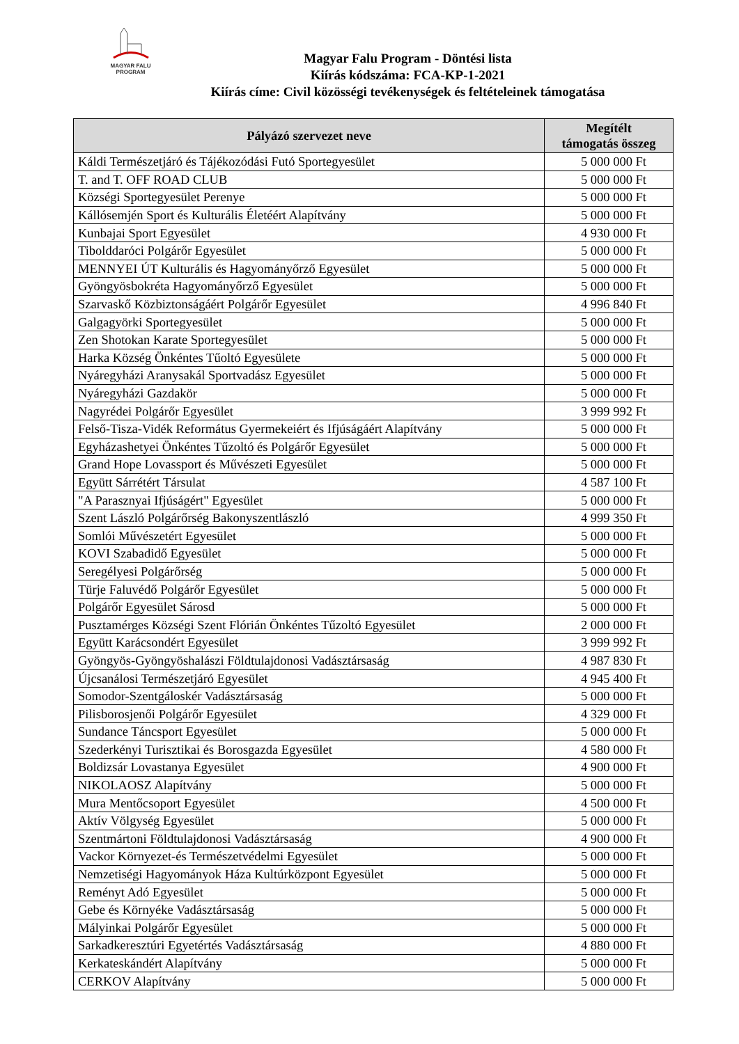MAGYAR FALU
PROGRAM
Magyar Falu Program - Döntési lista
Kiírás kódszáma: FCA-KP-1-2021
Kiírás címe: Civil közösségi tevékenységek és feltételeinek támogatása
| Pályázó szervezet neve | Megítélt támogatás összeg |
| --- | --- |
| Káldi Természetjáró és Tájékozódási Futó Sportegyesület | 5 000 000 Ft |
| T. and T. OFF ROAD CLUB | 5 000 000 Ft |
| Községi Sportegyesület Perenye | 5 000 000 Ft |
| Kállósemjén Sport és Kulturális Életéért Alapítvány | 5 000 000 Ft |
| Kunbajai Sport Egyesület | 4 930 000 Ft |
| Tibolddaróci Polgárőr Egyesület | 5 000 000 Ft |
| MENNYEI ÚT Kulturális és Hagyományőrző Egyesület | 5 000 000 Ft |
| Gyöngyösbokréta Hagyományőrző Egyesület | 5 000 000 Ft |
| Szarvaskő Közbiztonságáért Polgárőr Egyesület | 4 996 840 Ft |
| Galgagyörki Sportegyesület | 5 000 000 Ft |
| Zen Shotokan Karate Sportegyesület | 5 000 000 Ft |
| Harka Község Önkéntes Tűoltó Egyesülete | 5 000 000 Ft |
| Nyáregyházi Aranysakál Sportvadász Egyesület | 5 000 000 Ft |
| Nyáregyházi Gazdakör | 5 000 000 Ft |
| Nagyrédei Polgárőr Egyesület | 3 999 992 Ft |
| Felső-Tisza-Vidék Református Gyermekeiért és Ifjúságáért Alapítvány | 5 000 000 Ft |
| Egyházashetyei Önkéntes Tűzoltó és Polgárőr Egyesület | 5 000 000 Ft |
| Grand Hope Lovassport és Művészeti Egyesület | 5 000 000 Ft |
| Együtt Sárrétért Társulat | 4 587 100 Ft |
| "A Parasznyai Ifjúságért" Egyesület | 5 000 000 Ft |
| Szent László Polgárőrség Bakonyszentlászló | 4 999 350 Ft |
| Somlói Művészetért Egyesület | 5 000 000 Ft |
| KOVI Szabadidő Egyesület | 5 000 000 Ft |
| Seregélyesi Polgárőrség | 5 000 000 Ft |
| Türje Faluvédő Polgárőr Egyesület | 5 000 000 Ft |
| Polgárőr Egyesület Sárosd | 5 000 000 Ft |
| Pusztamérges Községi Szent Flórián Önkéntes Tűzoltó Egyesület | 2 000 000 Ft |
| Együtt Karácsondért Egyesület | 3 999 992 Ft |
| Gyöngyös-Gyöngyöshalászi Földtulajdonosi Vadásztársaság | 4 987 830 Ft |
| Újcsanálosi Természetjáró Egyesület | 4 945 400 Ft |
| Somodor-Szentgáloskér Vadásztársaság | 5 000 000 Ft |
| Pilisborosjenői Polgárőr Egyesület | 4 329 000 Ft |
| Sundance Táncsport Egyesület | 5 000 000 Ft |
| Szederkényi Turisztikai és Borosgazda Egyesület | 4 580 000 Ft |
| Boldizsár Lovastanya Egyesület | 4 900 000 Ft |
| NIKOLAOSZ Alapítvány | 5 000 000 Ft |
| Mura Mentőcsoport Egyesület | 4 500 000 Ft |
| Aktív Völgység Egyesület | 5 000 000 Ft |
| Szentmártoni Földtulajdonosi Vadásztársaság | 4 900 000 Ft |
| Vackor Környezet-és Természetvédelmi Egyesület | 5 000 000 Ft |
| Nemzetiségi Hagyományok Háza Kultúrközpont Egyesület | 5 000 000 Ft |
| Reményt Adó Egyesület | 5 000 000 Ft |
| Gebe és Környéke Vadásztársaság | 5 000 000 Ft |
| Mályinkai Polgárőr Egyesület | 5 000 000 Ft |
| Sarkadkeresztúri Egyetértés Vadásztársaság | 4 880 000 Ft |
| Kerkateskándért Alapítvány | 5 000 000 Ft |
| CERKOV Alapítvány | 5 000 000 Ft |